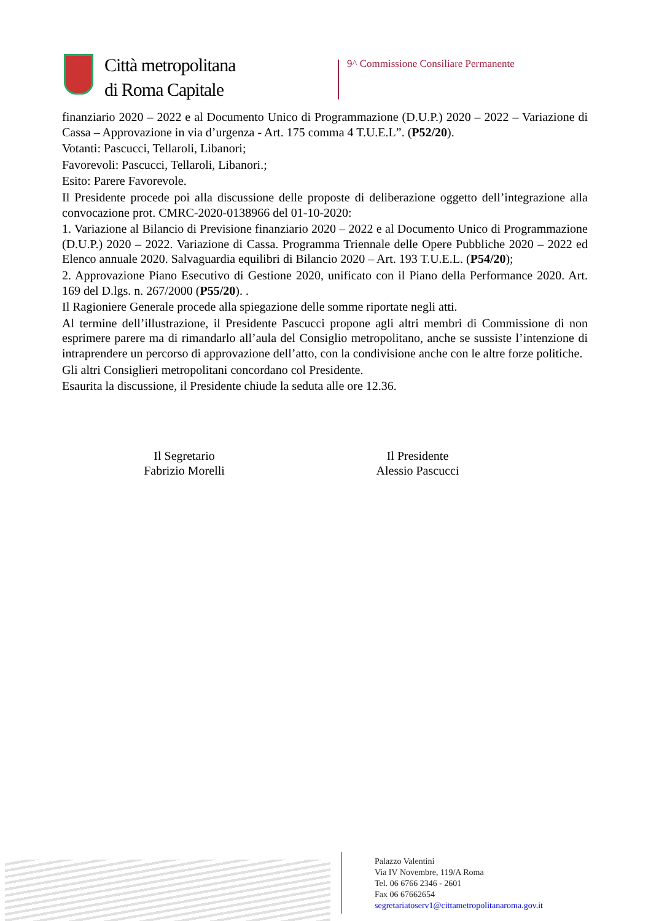Città metropolitana
di Roma Capitale
9^ Commissione Consiliare Permanente
finanziario 2020 – 2022 e al Documento Unico di Programmazione (D.U.P.) 2020 – 2022 – Variazione di Cassa – Approvazione in via d’urgenza - Art. 175 comma 4 T.U.E.L”. (P52/20).
Votanti: Pascucci, Tellaroli, Libanori;
Favorevoli: Pascucci, Tellaroli, Libanori.;
Esito: Parere Favorevole.
Il Presidente procede poi alla discussione delle proposte di deliberazione oggetto dell’integrazione alla convocazione prot. CMRC-2020-0138966 del 01-10-2020:
1. Variazione al Bilancio di Previsione finanziario 2020 – 2022 e al Documento Unico di Programmazione (D.U.P.) 2020 – 2022. Variazione di Cassa. Programma Triennale delle Opere Pubbliche 2020 – 2022 ed Elenco annuale 2020. Salvaguardia equilibri di Bilancio 2020 – Art. 193 T.U.E.L. (P54/20);
2. Approvazione Piano Esecutivo di Gestione 2020, unificato con il Piano della Performance 2020. Art. 169 del D.lgs. n. 267/2000 (P55/20). .
Il Ragioniere Generale procede alla spiegazione delle somme riportate negli atti.
Al termine dell’illustrazione, il Presidente Pascucci propone agli altri membri di Commissione di non esprimere parere ma di rimandarlo all’aula del Consiglio metropolitano, anche se sussiste l’intenzione di intraprendere un percorso di approvazione dell’atto, con la condivisione anche con le altre forze politiche.
Gli altri Consiglieri metropolitani concordano col Presidente.
Esaurita la discussione, il Presidente chiude la seduta alle ore 12.36.
Il Segretario
Fabrizio Morelli
Il Presidente
Alessio Pascucci
Palazzo Valentini
Via IV Novembre, 119/A Roma
Tel. 06 6766 2346 - 2601
Fax 06 67662654
segretariatoserv1@cittametropolitanaroma.gov.it